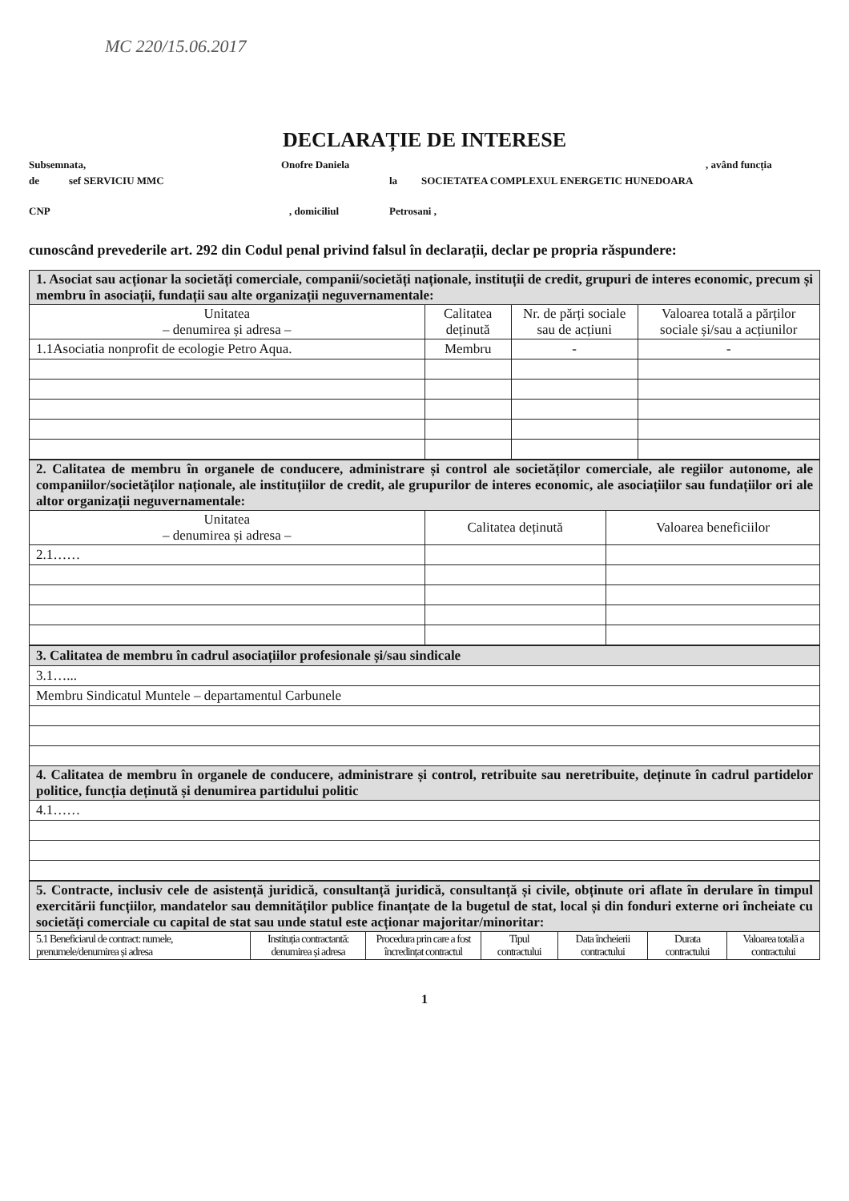MC 220/15.06.2017
DECLARAȚIE DE INTERESE
Subsemnata, Onofre Daniela, având funcția
de sef SERVICIU MMC la SOCIETATEA COMPLEXUL ENERGETIC HUNEDOARA
CNP, domiciliul Petrosani ,
cunoscând prevederile art. 292 din Codul penal privind falsul în declarații, declar pe propria răspundere:
| 1. Asociat sau acționar la societăți comerciale, companii/societăți naționale, instituții de credit, grupuri de interes economic, precum și membru în asociații, fundații sau alte organizații neguvernamentale: | | | |
| Unitatea – denumirea și adresa – | Calitatea deținută | Nr. de părți sociale sau de acțiuni | Valoarea totală a părților sociale și/sau a acțiunilor |
| 1.1Asociatia nonprofit de ecologie Petro Aqua. | Membru | - | - |
| 2. Calitatea de membru în organele de conducere, administrare și control ale societăților comerciale, ale regiilor autonome, ale companiilor/societăților naționale, ale instituțiilor de credit, ale grupurilor de interes economic, ale asociațiilor sau fundațiilor ori ale altor organizații neguvernamentale: | | |
| Unitatea – denumirea și adresa – | Calitatea deținută | Valoarea beneficiilor |
| 2.1…… | | |
| 3. Calitatea de membru în cadrul asociațiilor profesionale și/sau sindicale |
| 3.1…... |
| Membru Sindicatul Muntele – departamentul Carbunele |
| 4. Calitatea de membru în organele de conducere, administrare și control, retribuite sau neretribuite, deținute în cadrul partidelor politice, funcția deținută și denumirea partidului politic |
| 4.1…… |
| 5. Contracte, inclusiv cele de asistență juridică, consultanță juridică, consultanță și civile, obținute ori aflate în derulare în timpul exercitării funcțiilor, mandatelor sau demnităților publice finanțate de la bugetul de stat, local și din fonduri externe ori încheiate cu societăți comerciale cu capital de stat sau unde statul este acționar majoritar/minoritar: | | | | | | |
| 5.1 Beneficiarul de contract: numele, prenumele/denumirea și adresa | Instituția contractantă: denumirea și adresa | Procedura prin care a fost încredințat contractul | Tipul contractului | Data încheierii contractului | Durata contractului | Valoarea totală a contractului |
1